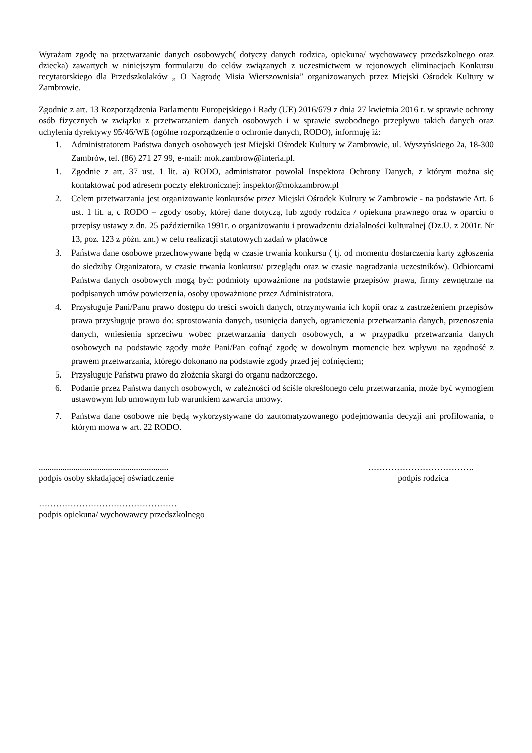Wyrażam zgodę na przetwarzanie danych osobowych( dotyczy danych rodzica, opiekuna/ wychowawcy przedszkolnego oraz dziecka) zawartych w niniejszym formularzu do celów związanych z uczestnictwem w rejonowych eliminacjach Konkursu recytatorskiego dla Przedszkolaków „ O Nagrodę Misia Wierszownisia” organizowanych przez Miejski Ośrodek Kultury w Zambrowie.
Zgodnie z art. 13 Rozporządzenia Parlamentu Europejskiego i Rady (UE) 2016/679 z dnia 27 kwietnia 2016 r. w sprawie ochrony osób fizycznych w związku z przetwarzaniem danych osobowych i w sprawie swobodnego przepływu takich danych oraz uchylenia dyrektywy 95/46/WE (ogólne rozporządzenie o ochronie danych, RODO), informuję iż:
1. Administratorem Państwa danych osobowych jest Miejski Ośrodek Kultury w Zambrowie, ul. Wyszyńskiego 2a, 18-300 Zambrów, tel. (86) 271 27 99, e-mail: mok.zambrow@interia.pl.
1. Zgodnie z art. 37 ust. 1 lit. a) RODO, administrator powołał Inspektora Ochrony Danych, z którym można się kontaktować pod adresem poczty elektronicznej: inspektor@mokzambrow.pl
2. Celem przetwarzania jest organizowanie konkursów przez Miejski Ośrodek Kultury w Zambrowie - na podstawie Art. 6 ust. 1 lit. a, c RODO – zgody osoby, której dane dotyczą, lub zgody rodzica / opiekuna prawnego oraz w oparciu o przepisy ustawy z dn. 25 października 1991r. o organizowaniu i prowadzeniu działalności kulturalnej (Dz.U. z 2001r. Nr 13, poz. 123 z późn. zm.) w celu realizacji statutowych zadań w placówce
3. Państwa dane osobowe przechowywane będą w czasie trwania konkursu ( tj. od momentu dostarczenia karty zgłoszenia do siedziby Organizatora, w czasie trwania konkursu/ przeglądu oraz w czasie nagradzania uczestników). Odbiorcami Państwa danych osobowych mogą być: podmioty upoważnione na podstawie przepisów prawa, firmy zewnętrzne na podpisanych umów powierzenia, osoby upoważnione przez Administratora.
4. Przysługuje Pani/Panu prawo dostępu do treści swoich danych, otrzymywania ich kopii oraz z zastrzeżeniem przepisów prawa przysługuje prawo do: sprostowania danych, usunięcia danych, ograniczenia przetwarzania danych, przenoszenia danych, wniesienia sprzeciwu wobec przetwarzania danych osobowych, a w przypadku przetwarzania danych osobowych na podstawie zgody może Pani/Pan cofnąć zgodę w dowolnym momencie bez wpływu na zgodność z prawem przetwarzania, którego dokonano na podstawie zgody przed jej cofnięciem;
5. Przysługuje Państwu prawo do złożenia skargi do organu nadzorczego.
6. Podanie przez Państwa danych osobowych, w zależności od ściśle określonego celu przetwarzania, może być wymogiem ustawowym lub umownym lub warunkiem zawarcia umowy.
7. Państwa dane osobowe nie będą wykorzystywane do zautomatyzowanego podejmowania decyzji ani profilowania, o którym mowa w art. 22 RODO.
............................................................
podpis osoby składającej oświadczenie
……………………………….
podpis rodzica
…………………………………………
podpis opiekuna/ wychowawcy przedszkolnego